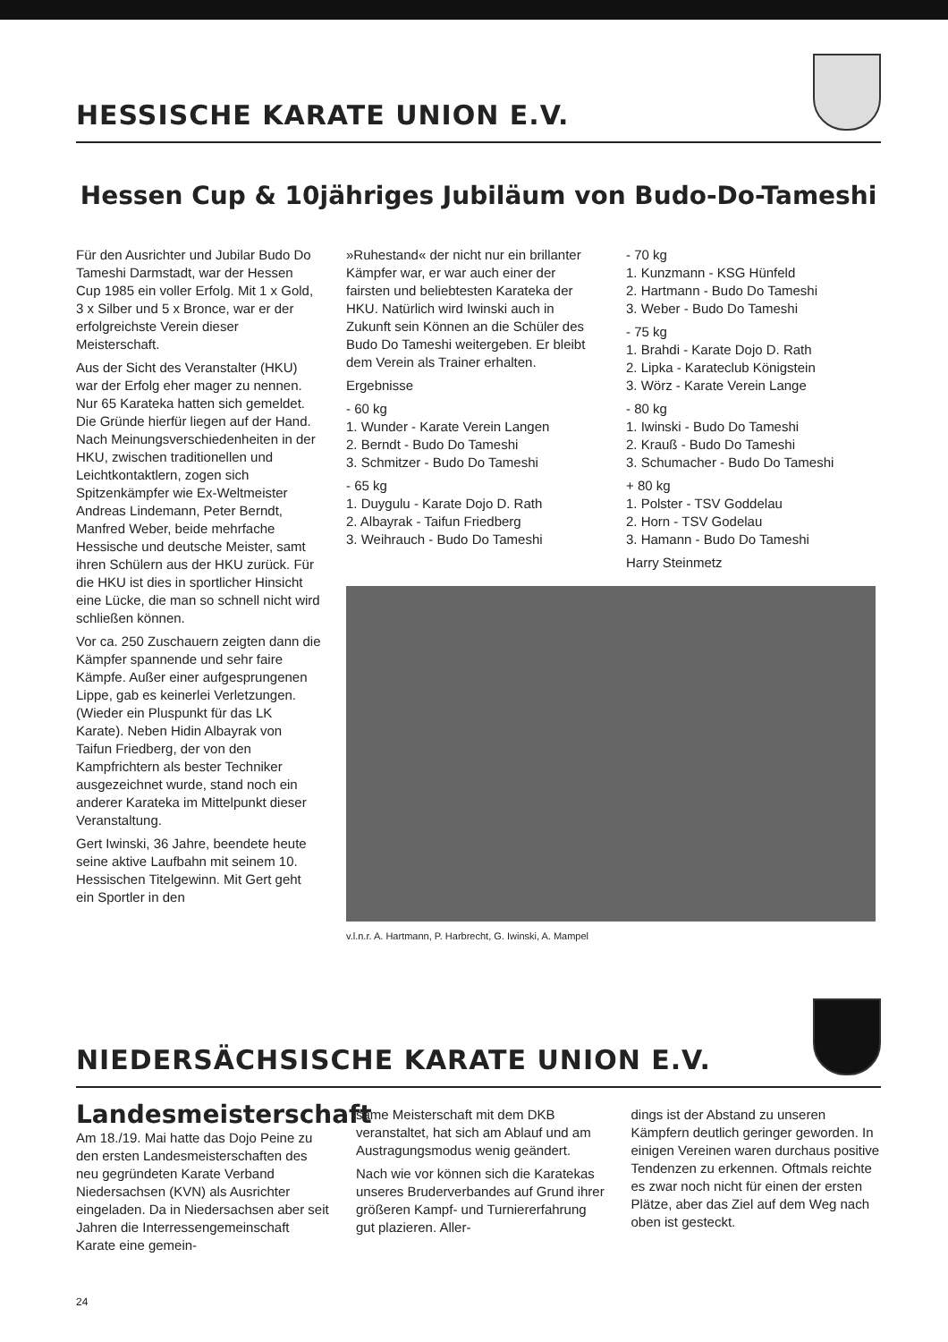HESSISCHE KARATE UNION E.V.
Hessen Cup & 10jähriges Jubiläum von Budo-Do-Tameshi
Für den Ausrichter und Jubilar Budo Do Tameshi Darmstadt, war der Hessen Cup 1985 ein voller Erfolg. Mit 1 x Gold, 3 x Silber und 5 x Bronce, war er der erfolgreichste Verein dieser Meisterschaft.
Aus der Sicht des Veranstalter (HKU) war der Erfolg eher mager zu nennen. Nur 65 Karateka hatten sich gemeldet. Die Gründe hierfür liegen auf der Hand. Nach Meinungsverschiedenheiten in der HKU, zwischen traditionellen und Leichtkontaktlern, zogen sich Spitzenkämpfer wie Ex-Weltmeister Andreas Lindemann, Peter Berndt, Manfred Weber, beide mehrfache Hessische und deutsche Meister, samt ihren Schülern aus der HKU zurück. Für die HKU ist dies in sportlicher Hinsicht eine Lücke, die man so schnell nicht wird schließen können.
Vor ca. 250 Zuschauern zeigten dann die Kämpfer spannende und sehr faire Kämpfe. Außer einer aufgesprungenen Lippe, gab es keinerlei Verletzungen. (Wieder ein Pluspunkt für das LK Karate). Neben Hidin Albayrak von Taifun Friedberg, der von den Kampfrichtern als bester Techniker ausgezeichnet wurde, stand noch ein anderer Karateka im Mittelpunkt dieser Veranstaltung.
Gert Iwinski, 36 Jahre, beendete heute seine aktive Laufbahn mit seinem 10. Hessischen Titelgewinn. Mit Gert geht ein Sportler in den
»Ruhestand« der nicht nur ein brillanter Kämpfer war, er war auch einer der fairsten und beliebtesten Karateka der HKU. Natürlich wird Iwinski auch in Zukunft sein Können an die Schüler des Budo Do Tameshi weitergeben. Er bleibt dem Verein als Trainer erhalten.
Ergebnisse
- 60 kg
1. Wunder - Karate Verein Langen
2. Berndt - Budo Do Tameshi
3. Schmitzer - Budo Do Tameshi
- 65 kg
1. Duygulu - Karate Dojo D. Rath
2. Albayrak - Taifun Friedberg
3. Weihrauch - Budo Do Tameshi
- 70 kg
1. Kunzmann - KSG Hünfeld
2. Hartmann - Budo Do Tameshi
3. Weber - Budo Do Tameshi
- 75 kg
1. Brahdi - Karate Dojo D. Rath
2. Lipka - Karateclub Königstein
3. Wörz - Karate Verein Lange
- 80 kg
1. Iwinski - Budo Do Tameshi
2. Krauß - Budo Do Tameshi
3. Schumacher - Budo Do Tameshi
+ 80 kg
1. Polster - TSV Goddelau
2. Horn - TSV Godelau
3. Hamann - Budo Do Tameshi
Harry Steinmetz
v.l.n.r. A. Hartmann, P. Harbrecht, G. Iwinski, A. Mampel
NIEDERSÄCHSISCHE KARATE UNION E.V.
Landesmeisterschaft
Am 18./19. Mai hatte das Dojo Peine zu den ersten Landesmeisterschaften des neu gegründeten Karate Verband Niedersachsen (KVN) als Ausrichter eingeladen. Da in Niedersachsen aber seit Jahren die Interressengemeinschaft Karate eine gemein-
same Meisterschaft mit dem DKB veranstaltet, hat sich am Ablauf und am Austragungsmodus wenig geändert.
Nach wie vor können sich die Karatekas unseres Bruderverbandes auf Grund ihrer größeren Kampf- und Turniererfahrung gut plazieren. Aller-
dings ist der Abstand zu unseren Kämpfern deutlich geringer geworden. In einigen Vereinen waren durchaus positive Tendenzen zu erkennen. Oftmals reichte es zwar noch nicht für einen der ersten Plätze, aber das Ziel auf dem Weg nach oben ist gesteckt.
24